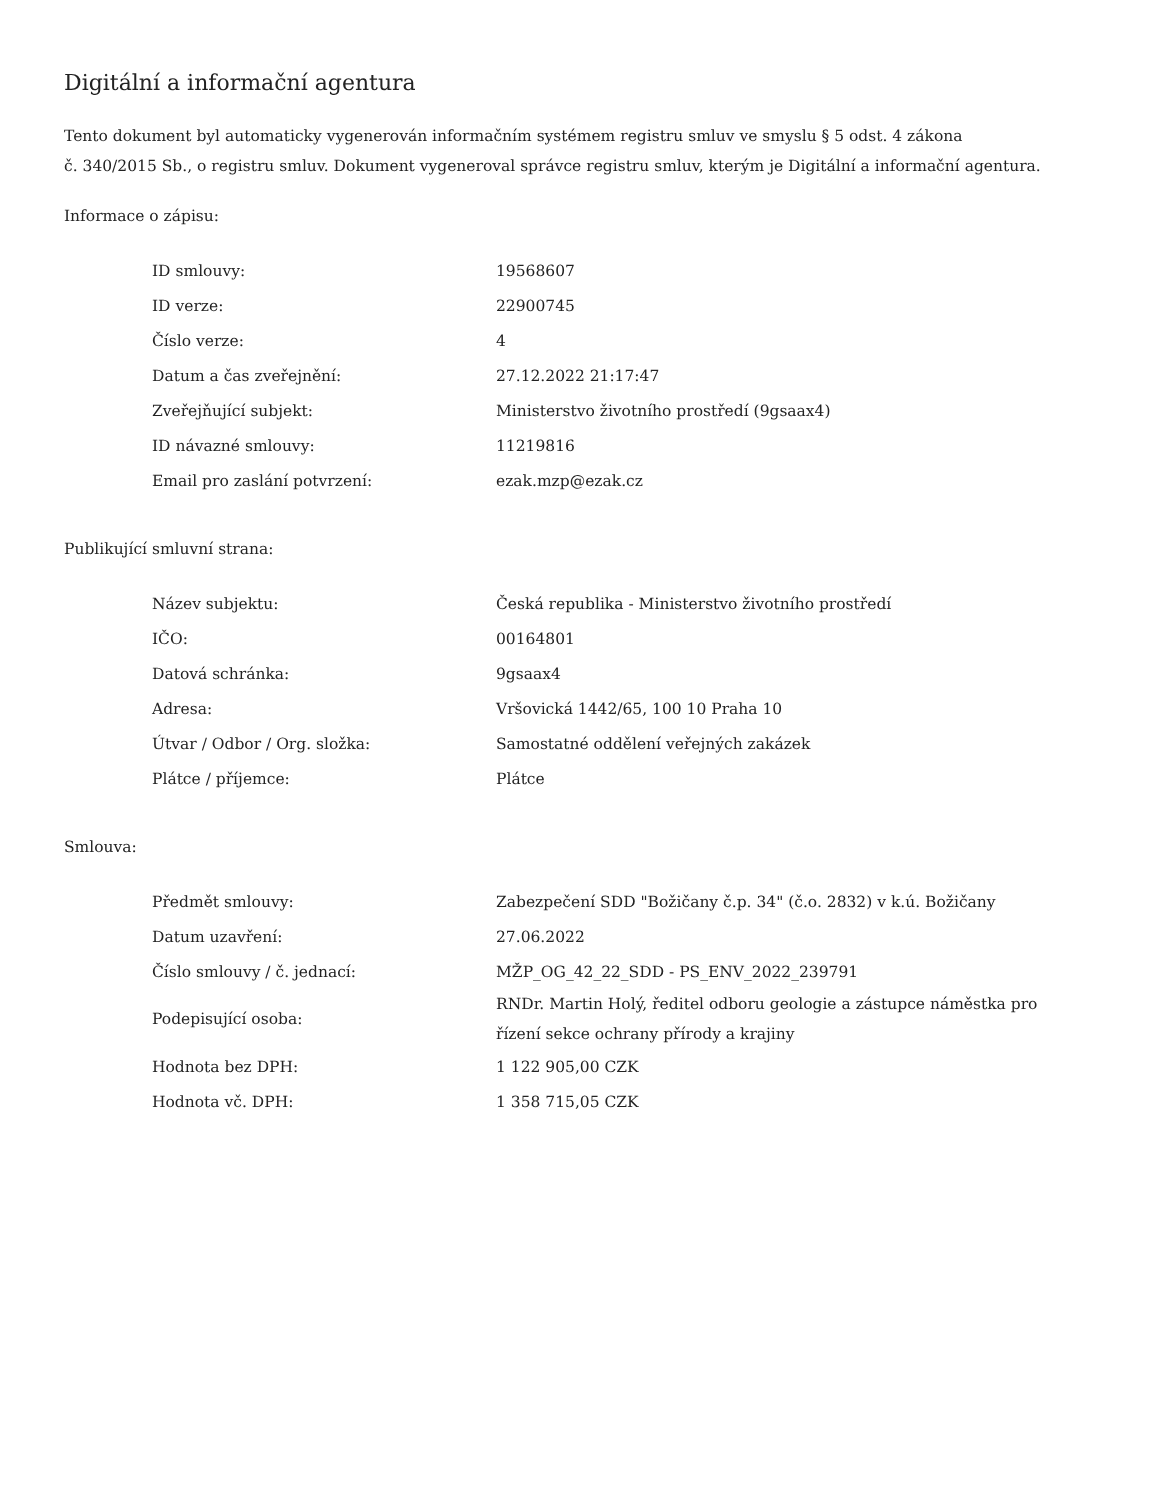Digitální a informační agentura
Tento dokument byl automaticky vygenerován informačním systémem registru smluv ve smyslu § 5 odst. 4 zákona
č. 340/2015 Sb., o registru smluv. Dokument vygeneroval správce registru smluv, kterým je Digitální a informační agentura.
Informace o zápisu:
| ID smlouvy: | 19568607 |
| ID verze: | 22900745 |
| Číslo verze: | 4 |
| Datum a čas zveřejnění: | 27.12.2022 21:17:47 |
| Zveřejňující subjekt: | Ministerstvo životního prostředí (9gsaax4) |
| ID návazné smlouvy: | 11219816 |
| Email pro zaslání potvrzení: | ezak.mzp@ezak.cz |
Publikující smluvní strana:
| Název subjektu: | Česká republika - Ministerstvo životního prostředí |
| IČO: | 00164801 |
| Datová schránka: | 9gsaax4 |
| Adresa: | Vršovická 1442/65, 100 10 Praha 10 |
| Útvar / Odbor / Org. složka: | Samostatné oddělení veřejných zakázek |
| Plátce / příjemce: | Plátce |
Smlouva:
| Předmět smlouvy: | Zabezpečení SDD "Božičany č.p. 34" (č.o. 2832) v k.ú. Božičany |
| Datum uzavření: | 27.06.2022 |
| Číslo smlouvy / č. jednací: | MŽP_OG_42_22_SDD - PS_ENV_2022_239791 |
| Podepisující osoba: | RNDr. Martin Holý, ředitel odboru geologie a zástupce náměstka pro řízení sekce ochrany přírody a krajiny |
| Hodnota bez DPH: | 1 122 905,00 CZK |
| Hodnota vč. DPH: | 1 358 715,05 CZK |